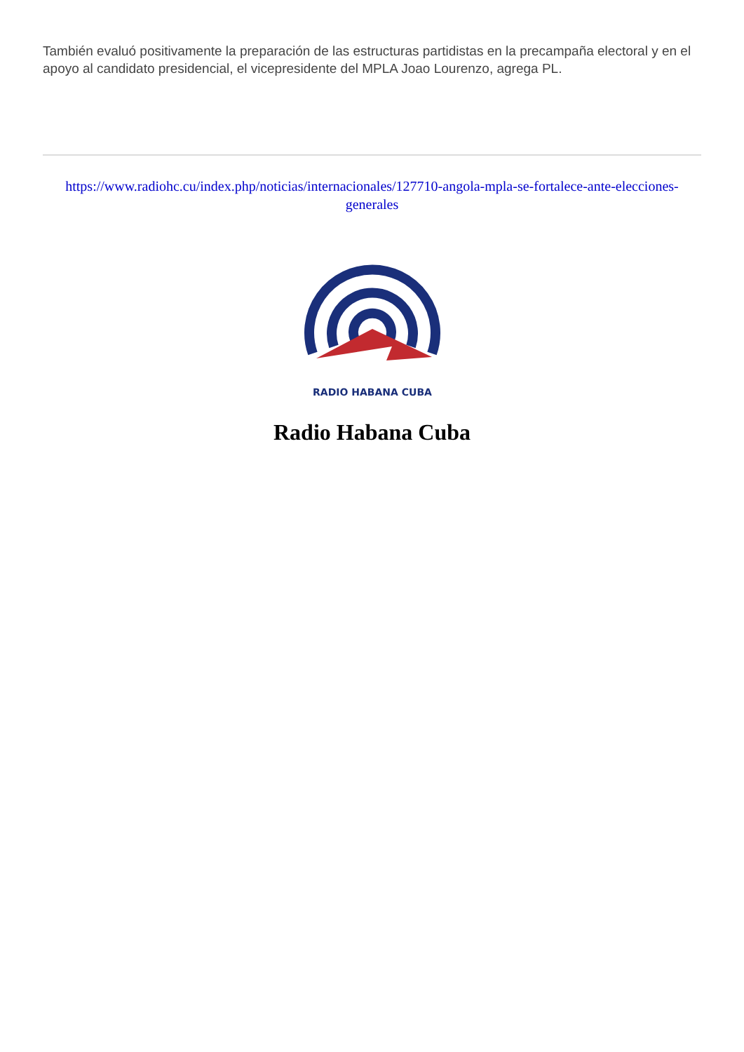También evaluó positivamente la preparación de las estructuras partidistas en la precampaña electoral y en el apoyo al candidato presidencial, el vicepresidente del MPLA Joao Lourenzo, agrega PL.
https://www.radiohc.cu/index.php/noticias/internacionales/127710-angola-mpla-se-fortalece-ante-elecciones-generales
RADIO HABANA CUBA
Radio Habana Cuba